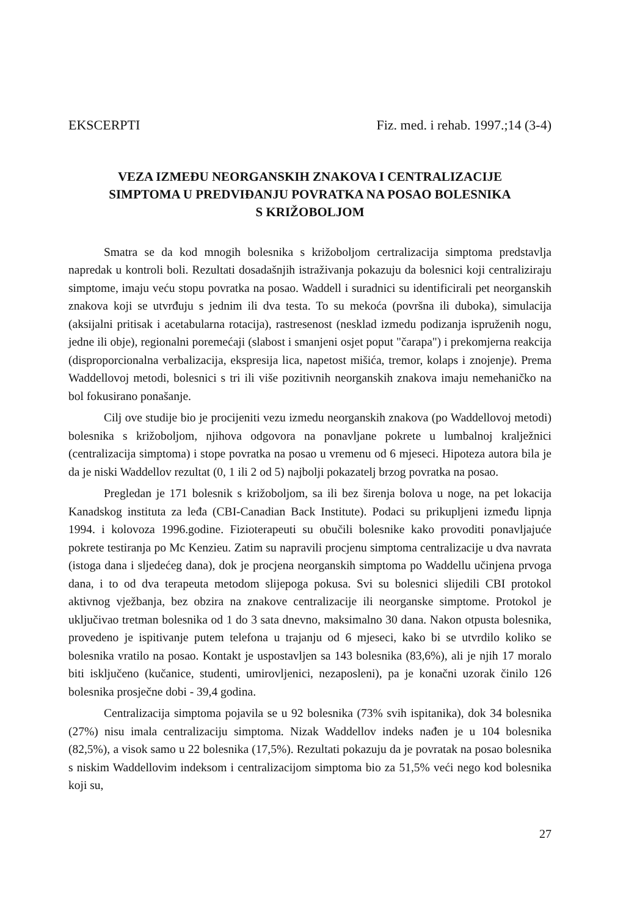EKSCERPTI Fiz. med. i rehab. 1997.;14 (3-4)
VEZA IZMEĐU NEORGANSKIH ZNAKOVA I CENTRALIZACIJE
SIMPTOMA U PREDVIĐANJU POVRATKA NA POSAO BOLESNIKA
S KRIŽOBOLJOM
Smatra se da kod mnogih bolesnika s križoboljom certralizacija simptoma predstavlja napredak u kontroli boli. Rezultati dosadašnjih istraživanja pokazuju da bolesnici koji centraliziraju simptome, imaju veću stopu povratka na posao. Waddell i suradnici su identificirali pet neorganskih znakova koji se utvrđuju s jednim ili dva testa. To su mekoća (površna ili duboka), simulacija (aksijalni pritisak i acetabularna rotacija), rastresenost (nesklad izmedu podizanja ispruženih nogu, jedne ili obje), regionalni poremećaji (slabost i smanjeni osjet poput "čarapa") i prekomjerna reakcija (disproporcionalna verbalizacija, ekspresija lica, napetost mišića, tremor, kolaps i znojenje). Prema Waddellovoj metodi, bolesnici s tri ili više pozitivnih neorganskih znakova imaju nemehaničko na bol fokusirano ponašanje.
Cilj ove studije bio je procijeniti vezu izmedu neorganskih znakova (po Waddellovoj metodi) bolesnika s križoboljom, njihova odgovora na ponavljane pokrete u lumbalnoj kralježnici (centralizacija simptoma) i stope povratka na posao u vremenu od 6 mjeseci. Hipoteza autora bila je da je niski Waddellov rezultat (0, 1 ili 2 od 5) najbolji pokazatelj brzog povratka na posao.
Pregledan je 171 bolesnik s križoboljom, sa ili bez širenja bolova u noge, na pet lokacija Kanadskog instituta za leđa (CBI-Canadian Back Institute). Podaci su prikupljeni između lipnja 1994. i kolovoza 1996.godine. Fizioterapeuti su obučili bolesnike kako provoditi ponavljajuće pokrete testiranja po Mc Kenzieu. Zatim su napravili procjenu simptoma centralizacije u dva navrata (istoga dana i sljedećeg dana), dok je procjena neorganskih simptoma po Waddellu učinjena prvoga dana, i to od dva terapeuta metodom slijepoga pokusa. Svi su bolesnici slijedili CBI protokol aktivnog vježbanja, bez obzira na znakove centralizacije ili neorganske simptome. Protokol je uključivao tretman bolesnika od 1 do 3 sata dnevno, maksimalno 30 dana. Nakon otpusta bolesnika, provedeno je ispitivanje putem telefona u trajanju od 6 mjeseci, kako bi se utvrdilo koliko se bolesnika vratilo na posao. Kontakt je uspostavljen sa 143 bolesnika (83,6%), ali je njih 17 moralo biti isključeno (kučanice, studenti, umirovljenici, nezaposleni), pa je konačni uzorak činilo 126 bolesnika prosječne dobi - 39,4 godina.
Centralizacija simptoma pojavila se u 92 bolesnika (73% svih ispitanika), dok 34 bolesnika (27%) nisu imala centralizaciju simptoma. Nizak Waddellov indeks nađen je u 104 bolesnika (82,5%), a visok samo u 22 bolesnika (17,5%). Rezultati pokazuju da je povratak na posao bolesnika s niskim Waddellovim indeksom i centralizacijom simptoma bio za 51,5% veći nego kod bolesnika koji su,
27